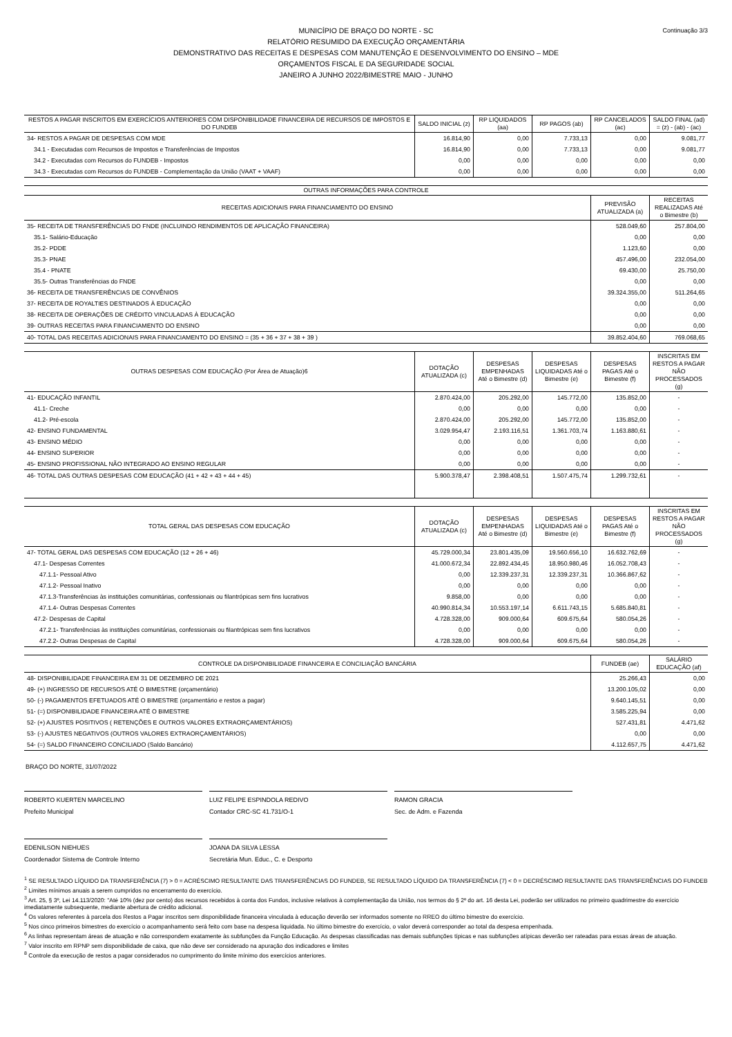Continuação 3/3 MUNICÍPIO DE BRAÇO DO NORTE - SC
RELATÓRIO RESUMIDO DA EXECUÇÃO ORÇAMENTÁRIA
DEMONSTRATIVO DAS RECEITAS E DESPESAS COM MANUTENÇÃO E DESENVOLVIMENTO DO ENSINO – MDE
ORÇAMENTOS FISCAL E DA SEGURIDADE SOCIAL
JANEIRO A JUNHO 2022/BIMESTRE MAIO - JUNHO
| RESTOS A PAGAR INSCRITOS EM EXERCÍCIOS ANTERIORES COM DISPONIBILIDADE FINANCEIRA DE RECURSOS DE IMPOSTOS E DO FUNDEB | SALDO INICIAL (z) | RP LIQUIDADOS (aa) | RP PAGOS (ab) | RP CANCELADOS (ac) | SALDO FINAL (ad) = (z) - (ab) - (ac) |
| --- | --- | --- | --- | --- | --- |
| 34- RESTOS A PAGAR DE DESPESAS COM MDE | 16.814,90 | 0,00 | 7.733,13 | 0,00 | 9.081,77 |
| 34.1 - Executadas com Recursos de Impostos e Transferências de Impostos | 16.814,90 | 0,00 | 7.733,13 | 0,00 | 9.081,77 |
| 34.2 - Executadas com Recursos do FUNDEB - Impostos | 0,00 | 0,00 | 0,00 | 0,00 | 0,00 |
| 34.3 - Executadas com Recursos do FUNDEB - Complementação da União (VAAT + VAAF) | 0,00 | 0,00 | 0,00 | 0,00 | 0,00 |
| OUTRAS INFORMAÇÕES PARA CONTROLE | | |
| --- | --- | --- |
| RECEITAS ADICIONAIS PARA FINANCIAMENTO DO ENSINO | PREVISÃO ATUALIZADA (a) | RECEITAS REALIZADAS Até o Bimestre (b) |
| 35- RECEITA DE TRANSFERÊNCIAS DO FNDE (INCLUINDO RENDIMENTOS DE APLICAÇÃO FINANCEIRA) | 528.049,60 | 257.804,00 |
| 35.1- Salário-Educação | 0,00 | 0,00 |
| 35.2- PDDE | 1.123,60 | 0,00 |
| 35.3- PNAE | 457.496,00 | 232.054,00 |
| 35.4 - PNATE | 69.430,00 | 25.750,00 |
| 35.5- Outras Transferências do FNDE | 0,00 | 0,00 |
| 36- RECEITA DE TRANSFERÊNCIAS DE CONVÊNIOS | 39.324.355,00 | 511.264,65 |
| 37- RECEITA DE ROYALTIES DESTINADOS À EDUCAÇÃO | 0,00 | 0,00 |
| 38- RECEITA DE OPERAÇÕES DE CRÉDITO VINCULADAS À EDUCAÇÃO | 0,00 | 0,00 |
| 39- OUTRAS RECEITAS PARA FINANCIAMENTO DO ENSINO | 0,00 | 0,00 |
| 40- TOTAL DAS RECEITAS ADICIONAIS PARA FINANCIAMENTO DO ENSINO = (35 + 36 + 37 + 38 + 39 ) | 39.852.404,60 | 769.068,65 |
| OUTRAS DESPESAS COM EDUCAÇÃO (Por Área de Atuação)6 | DOTAÇÃO ATUALIZADA (c) | DESPESAS EMPENHADAS Até o Bimestre (d) | DESPESAS LIQUIDADAS Até o Bimestre (e) | DESPESAS PAGAS Até o Bimestre (f) | INSCRITAS EM RESTOS A PAGAR NÃO PROCESSADOS (g) |
| --- | --- | --- | --- | --- | --- |
| 41- EDUCAÇÃO INFANTIL | 2.870.424,00 | 205.292,00 | 145.772,00 | 135.852,00 | - |
| 41.1- Creche | 0,00 | 0,00 | 0,00 | 0,00 | - |
| 41.2- Pré-escola | 2.870.424,00 | 205.292,00 | 145.772,00 | 135.852,00 | - |
| 42- ENSINO FUNDAMENTAL | 3.029.954,47 | 2.193.116,51 | 1.361.703,74 | 1.163.880,61 | - |
| 43- ENSINO MÉDIO | 0,00 | 0,00 | 0,00 | 0,00 | - |
| 44- ENSINO SUPERIOR | 0,00 | 0,00 | 0,00 | 0,00 | - |
| 45- ENSINO PROFISSIONAL NÃO INTEGRADO AO ENSINO REGULAR | 0,00 | 0,00 | 0,00 | 0,00 | - |
| 46- TOTAL DAS OUTRAS DESPESAS COM EDUCAÇÃO (41 + 42 + 43 + 44 + 45) | 5.900.378,47 | 2.398.408,51 | 1.507.475,74 | 1.299.732,61 | - |
| TOTAL GERAL DAS DESPESAS COM EDUCAÇÃO | DOTAÇÃO ATUALIZADA (c) | DESPESAS EMPENHADAS Até o Bimestre (d) | DESPESAS LIQUIDADAS Até o Bimestre (e) | DESPESAS PAGAS Até o Bimestre (f) | INSCRITAS EM RESTOS A PAGAR NÃO PROCESSADOS (g) |
| --- | --- | --- | --- | --- | --- |
| 47- TOTAL GERAL DAS DESPESAS COM EDUCAÇÃO (12 + 26 + 46) | 45.729.000,34 | 23.801.435,09 | 19.560.656,10 | 16.632.762,69 | - |
| 47.1- Despesas Correntes | 41.000.672,34 | 22.892.434,45 | 18.950.980,46 | 16.052.708,43 | - |
| 47.1.1- Pessoal Ativo | 0,00 | 12.339.237,31 | 12.339.237,31 | 10.366.867,62 | - |
| 47.1.2- Pessoal Inativo | 0,00 | 0,00 | 0,00 | 0,00 | - |
| 47.1.3-Transferências às instituições comunitárias, confessionais ou filantrópicas sem fins lucrativos | 9.858,00 | 0,00 | 0,00 | 0,00 | - |
| 47.1.4- Outras Despesas Correntes | 40.990.814,34 | 10.553.197,14 | 6.611.743,15 | 5.685.840,81 | - |
| 47.2- Despesas de Capital | 4.728.328,00 | 909.000,64 | 609.675,64 | 580.054,26 | - |
| 47.2.1- Transferências às instituições comunitárias, confessionais ou filantrópicas sem fins lucrativos | 0,00 | 0,00 | 0,00 | 0,00 | - |
| 47.2.2- Outras Despesas de Capital | 4.728.328,00 | 909.000,64 | 609.675,64 | 580.054,26 | - |
| CONTROLE DA DISPONIBILIDADE FINANCEIRA E CONCILIAÇÃO BANCÁRIA | FUNDEB (ae) | SALÁRIO EDUCAÇÃO (af) |
| --- | --- | --- |
| 48- DISPONIBILIDADE FINANCEIRA EM 31 DE DEZEMBRO DE 2021 | 25.266,43 | 0,00 |
| 49- (+) INGRESSO DE RECURSOS ATÉ O BIMESTRE (orçamentário) | 13.200.105,02 | 0,00 |
| 50- (-) PAGAMENTOS EFETUADOS ATÉ O BIMESTRE (orçamentário e restos a pagar) | 9.640.145,51 | 0,00 |
| 51- (=) DISPONIBILIDADE FINANCEIRA ATÉ O BIMESTRE | 3.585.225,94 | 0,00 |
| 52- (+) AJUSTES POSITIVOS ( RETENÇÕES E OUTROS VALORES EXTRAORÇAMENTÁRIOS) | 527.431,81 | 4.471,62 |
| 53- (-) AJUSTES NEGATIVOS (OUTROS VALORES EXTRAORÇAMENTÁRIOS) | 0,00 | 0,00 |
| 54- (=) SALDO FINANCEIRO CONCILIADO (Saldo Bancário) | 4.112.657,75 | 4.471,62 |
BRAÇO DO NORTE, 31/07/2022
ROBERTO KUERTEN MARCELINO
Prefeito Municipal
LUIZ FELIPE ESPINDOLA REDIVO
Contador CRC-SC 41.731/O-1
RAMON GRACIA
Sec. de Adm. e Fazenda
EDENILSON NIEHUES
Coordenador Sistema de Controle Interno
JOANA DA SILVA LESSA
Secretária Mun. Educ., C. e Desporto
<sup>1</sup> SE RESULTADO LÍQUIDO DA TRANSFERÊNCIA (7) > 0 = ACRÉSCIMO RESULTANTE DAS TRANSFERÊNCIAS DO FUNDEB, SE RESULTADO LÍQUIDO DA TRANSFERÊNCIA (7) < 0 = DECRÉSCIMO RESULTANTE DAS TRANSFERÊNCIAS DO FUNDEB
<sup>2</sup> Limites mínimos anuais a serem cumpridos no encerramento do exercício.
<sup>3</sup> Art. 25, § 3º, Lei 14.113/2020: "Até 10% (dez por cento) dos recursos recebidos à conta dos Fundos, inclusive relativos à complementação da União, nos termos do § 2º do art. 16 desta Lei, poderão ser utilizados no primeiro quadrimestre do exercício imediatamente subsequente, mediante abertura de crédito adicional.
<sup>4</sup> Os valores referentes à parcela dos Restos a Pagar inscritos sem disponibilidade financeira vinculada à educação deverão ser informados somente no RREO do último bimestre do exercício.
<sup>5</sup> Nos cinco primeiros bimestres do exercício o acompanhamento será feito com base na despesa liquidada. No último bimestre do exercício, o valor deverá corresponder ao total da despesa empenhada.
<sup>6</sup> As linhas representam áreas de atuação e não correspondem exatamente às subfunções da Função Educação. As despesas classificadas nas demais subfunções típicas e nas subfunções atípicas deverão ser rateadas para essas áreas de atuação.
<sup>7</sup> Valor inscrito em RPNP sem disponibilidade de caixa, que não deve ser considerado na apuração dos indicadores e limites
<sup>8</sup> Controle da execução de restos a pagar considerados no cumprimento do limite mínimo dos exercícios anteriores.